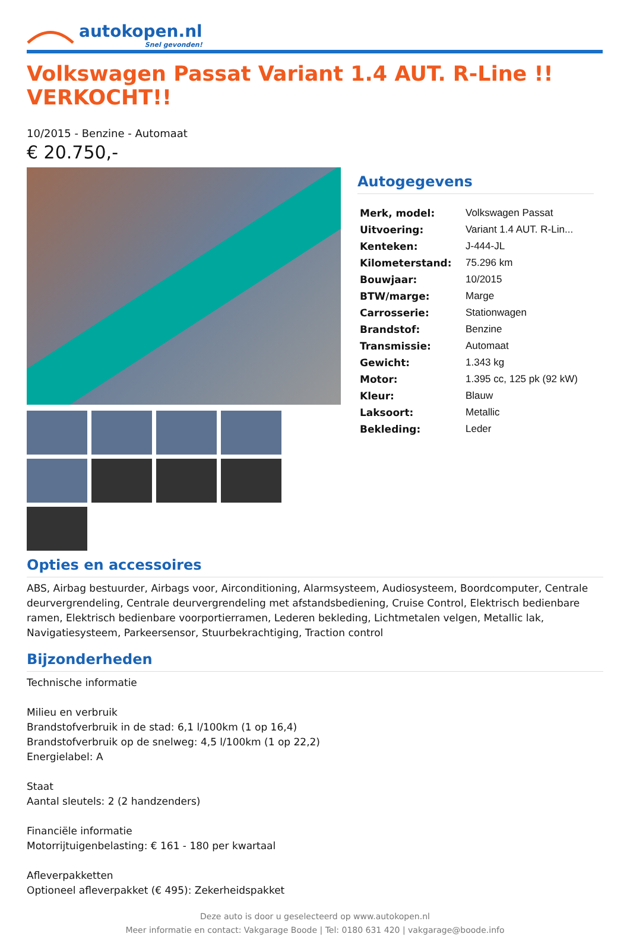autokopen.nl
Snel gevonden!
Volkswagen Passat Variant 1.4 AUT. R-Line !! VERKOCHT!!
10/2015 - Benzine - Automaat
€ 20.750,-
Autogegevens
| Merk, model: | Volkswagen Passat |
| Uitvoering: | Variant 1.4 AUT. R-Lin... |
| Kenteken: | J-444-JL |
| Kilometerstand: | 75.296 km |
| Bouwjaar: | 10/2015 |
| BTW/marge: | Marge |
| Carrosserie: | Stationwagen |
| Brandstof: | Benzine |
| Transmissie: | Automaat |
| Gewicht: | 1.343 kg |
| Motor: | 1.395 cc, 125 pk (92 kW) |
| Kleur: | Blauw |
| Laksoort: | Metallic |
| Bekleding: | Leder |
Opties en accessoires
ABS, Airbag bestuurder, Airbags voor, Airconditioning, Alarmsysteem, Audiosysteem, Boordcomputer, Centrale deurvergrendeling, Centrale deurvergrendeling met afstandsbediening, Cruise Control, Elektrisch bedienbare ramen, Elektrisch bedienbare voorportierramen, Lederen bekleding, Lichtmetalen velgen, Metallic lak, Navigatiesysteem, Parkeersensor, Stuurbekrachtiging, Traction control
Bijzonderheden
Technische informatie
Milieu en verbruik
Brandstofverbruik in de stad: 6,1 l/100km (1 op 16,4)
Brandstofverbruik op de snelweg: 4,5 l/100km (1 op 22,2)
Energielabel: A
Staat
Aantal sleutels: 2 (2 handzenders)
Financiële informatie
Motorrijtuigenbelasting: € 161 - 180 per kwartaal
Afleverpakketten
Optioneel afleverpakket (€ 495): Zekerheidspakket
Deze auto is door u geselecteerd op www.autokopen.nl
Meer informatie en contact: Vakgarage Boode | Tel: 0180 631 420 | vakgarage@boode.info